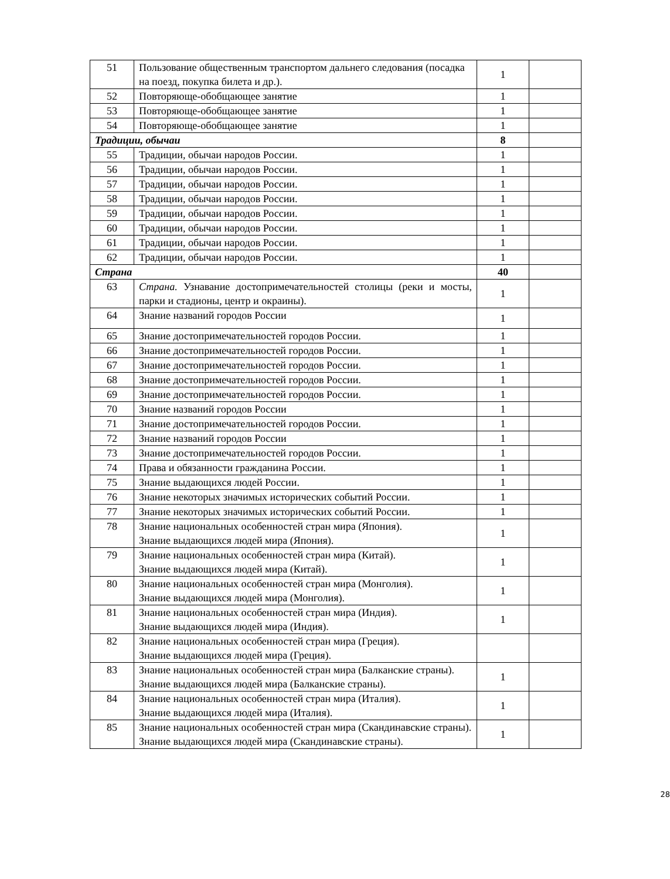| 51 | Пользование общественным транспортом дальнего следования (посадка на поезд, покупка билета и др.). | 1 | |
| 52 | Повторяюще-обобщающее занятие | 1 | |
| 53 | Повторяюще-обобщающее занятие | 1 | |
| 54 | Повторяюще-обобщающее занятие | 1 | |
| Традиции, обычаи | | 8 | |
| 55 | Традиции, обычаи народов России. | 1 | |
| 56 | Традиции, обычаи народов России. | 1 | |
| 57 | Традиции, обычаи народов России. | 1 | |
| 58 | Традиции, обычаи народов России. | 1 | |
| 59 | Традиции, обычаи народов России. | 1 | |
| 60 | Традиции, обычаи народов России. | 1 | |
| 61 | Традиции, обычаи народов России. | 1 | |
| 62 | Традиции, обычаи народов России. | 1 | |
| Страна | | 40 | |
| 63 | Страна. Узнавание достопримечательностей столицы (реки и мосты, парки и стадионы, центр и окраины). | 1 | |
| 64 | Знание названий городов России | 1 | |
| 65 | Знание достопримечательностей городов России. | 1 | |
| 66 | Знание достопримечательностей городов России. | 1 | |
| 67 | Знание достопримечательностей городов России. | 1 | |
| 68 | Знание достопримечательностей городов России. | 1 | |
| 69 | Знание достопримечательностей городов России. | 1 | |
| 70 | Знание названий городов России | 1 | |
| 71 | Знание достопримечательностей городов России. | 1 | |
| 72 | Знание названий городов России | 1 | |
| 73 | Знание достопримечательностей городов России. | 1 | |
| 74 | Права и обязанности гражданина России. | 1 | |
| 75 | Знание выдающихся людей России. | 1 | |
| 76 | Знание некоторых значимых исторических событий России. | 1 | |
| 77 | Знание некоторых значимых исторических событий России. | 1 | |
| 78 | Знание национальных особенностей стран мира (Япония). Знание выдающихся людей мира (Япония). | 1 | |
| 79 | Знание национальных особенностей стран мира (Китай). Знание выдающихся людей мира (Китай). | 1 | |
| 80 | Знание национальных особенностей стран мира (Монголия). Знание выдающихся людей мира (Монголия). | 1 | |
| 81 | Знание национальных особенностей стран мира (Индия). Знание выдающихся людей мира (Индия). | 1 | |
| 82 | Знание национальных особенностей стран мира (Греция). Знание выдающихся людей мира (Греция). | | |
| 83 | Знание национальных особенностей стран мира (Балканские страны). Знание выдающихся людей мира (Балканские страны). | 1 | |
| 84 | Знание национальных особенностей стран мира (Италия). Знание выдающихся людей мира (Италия). | 1 | |
| 85 | Знание национальных особенностей стран мира (Скандинавские страны). Знание выдающихся людей мира (Скандинавские страны). | 1 | |
28